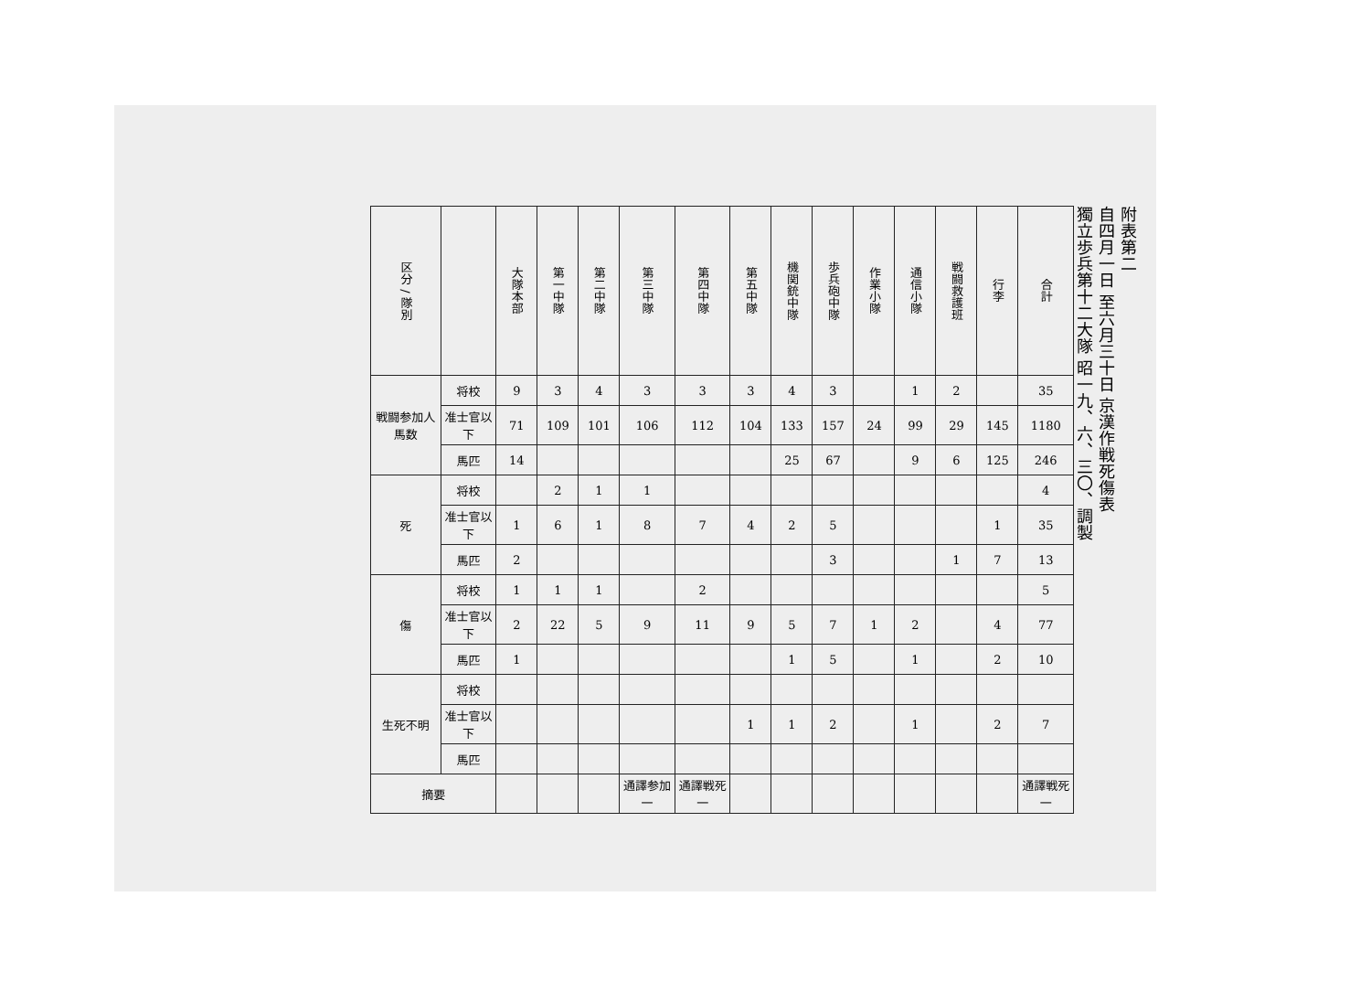附表第二
自四月一日 至六月三十日 京漢作戦死傷表
獨立歩兵第十二大隊 昭一九、六、三〇、調製
| 区分 / 隊別 | | 大隊本部 | 第一中隊 | 第二中隊 | 第三中隊 | 第四中隊 | 第五中隊 | 機関銃中隊 | 歩兵砲中隊 | 作業小隊 | 通信小隊 | 戦闘救護班 | 行李 | 合計 |
| --- | --- | --- | --- | --- | --- | --- | --- | --- | --- | --- | --- | --- | --- | --- |
| 戦闘参加人馬数 | 将校 | 9 | 3 | 4 | 3 | 3 | 3 | 4 | 3 | | 1 | 2 | | 35 |
| | 准士官以下 | 71 | 109 | 101 | 106 | 112 | 104 | 133 | 157 | 24 | 99 | 29 | 145 | 1180 |
| | 馬匹 | 14 | | | | | | 25 | 67 | | 9 | 6 | 125 | 246 |
| 死 | 将校 | | 2 | 1 | 1 | | | | | | | | | 4 |
| | 准士官以下 | 1 | 6 | 1 | 8 | 7 | 4 | 2 | 5 | | | | 1 | 35 |
| | 馬匹 | 2 | | | | | | | 3 | | | 1 | 7 | 13 |
| 傷 | 将校 | 1 | 1 | 1 | | 2 | | | | | | | | 5 |
| | 准士官以下 | 2 | 22 | 5 | 9 | 11 | 9 | 5 | 7 | 1 | 2 | | 4 | 77 |
| | 馬匹 | 1 | | | | | | 1 | 5 | | 1 | | 2 | 10 |
| 生死不明 | 将校 | | | | | | | | | | | | | |
| | 准士官以下 | | | | | | 1 | 1 | 2 | | 1 | | 2 | 7 |
| | 馬匹 | | | | | | | | | | | | | |
| 摘要 | | | | | 通譯参加一 | 通譯戦死一 | | | | | | | | 通譯戦死一 |